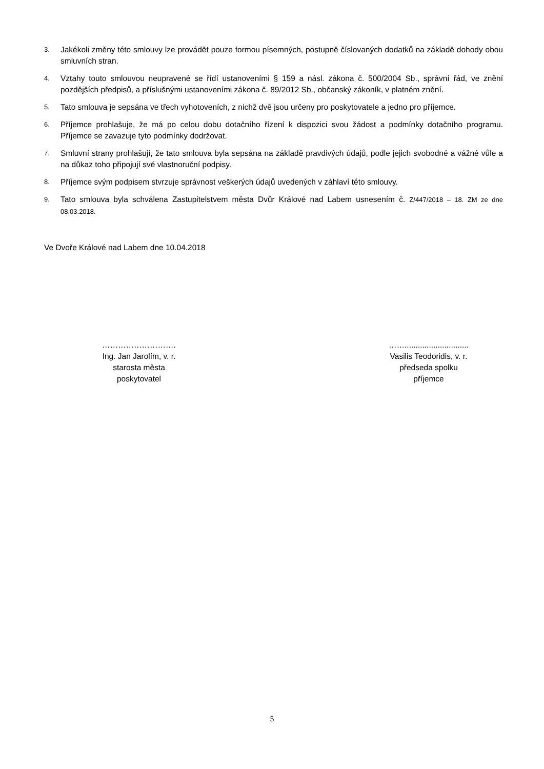3. Jakékoli změny této smlouvy lze provádět pouze formou písemných, postupně číslovaných dodatků na základě dohody obou smluvních stran.
4. Vztahy touto smlouvou neupravené se řídí ustanoveními § 159 a násl. zákona č. 500/2004 Sb., správní řád, ve znění pozdějších předpisů, a příslušnými ustanoveními zákona č. 89/2012 Sb., občanský zákoník, v platném znění.
5. Tato smlouva je sepsána ve třech vyhotoveních, z nichž dvě jsou určeny pro poskytovatele a jedno pro příjemce.
6. Příjemce prohlašuje, že má po celou dobu dotačního řízení k dispozici svou žádost a podmínky dotačního programu. Příjemce se zavazuje tyto podmínky dodržovat.
7. Smluvní strany prohlašují, že tato smlouva byla sepsána na základě pravdivých údajů, podle jejich svobodné a vážné vůle a na důkaz toho připojují své vlastnoruční podpisy.
8. Příjemce svým podpisem stvrzuje správnost veškerých údajů uvedených v záhlaví této smlouvy.
9. Tato smlouva byla schválena Zastupitelstvem města Dvůr Králové nad Labem usnesením č. Z/447/2018 – 18. ZM ze dne 08.03.2018.
Ve Dvoře Králové nad Labem dne 10.04.2018
……………………….
Ing. Jan Jarolím, v. r.
starosta města
poskytovatel
…….............................
Vasilis Teodoridis, v. r.
předseda spolku
příjemce
5